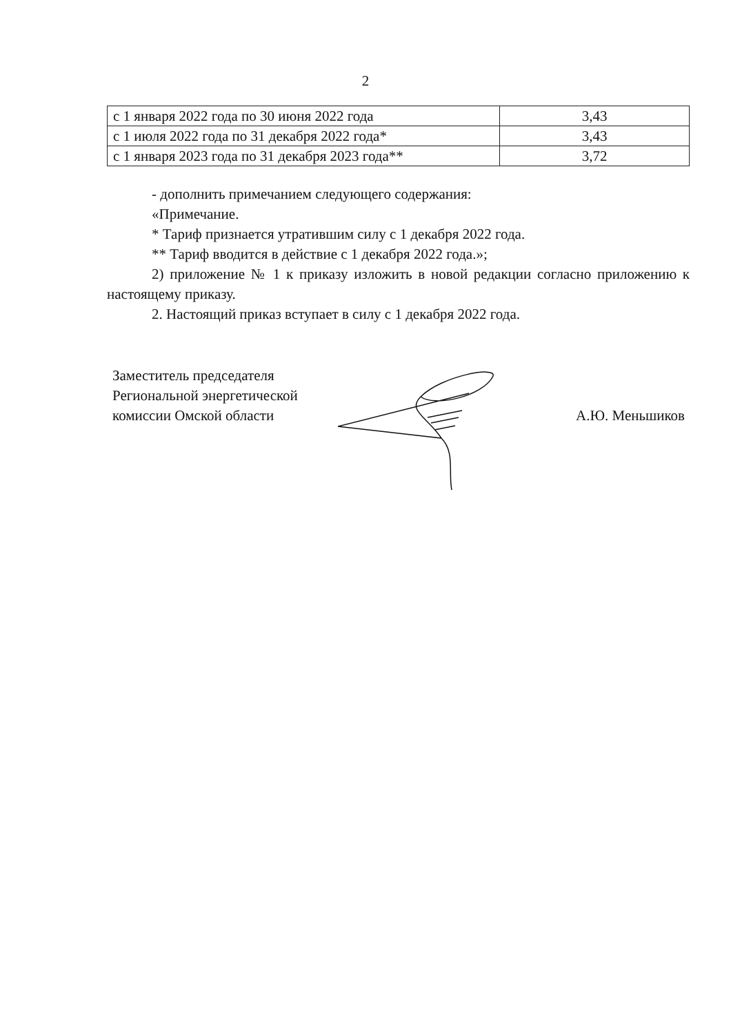2
| с 1 января 2022 года по 30 июня 2022 года | 3,43 |
| с 1 июля 2022 года по 31 декабря 2022 года* | 3,43 |
| с 1 января 2023 года по 31 декабря 2023 года** | 3,72 |
- дополнить примечанием следующего содержания:
«Примечание.
* Тариф признается утратившим силу с 1 декабря 2022 года.
** Тариф вводится в действие с 1 декабря 2022 года.»;
2) приложение № 1 к приказу изложить в новой редакции согласно приложению к настоящему приказу.
2. Настоящий приказ вступает в силу с 1 декабря 2022 года.
Заместитель председателя
Региональной энергетической
комиссии Омской области
А.Ю. Меньшиков